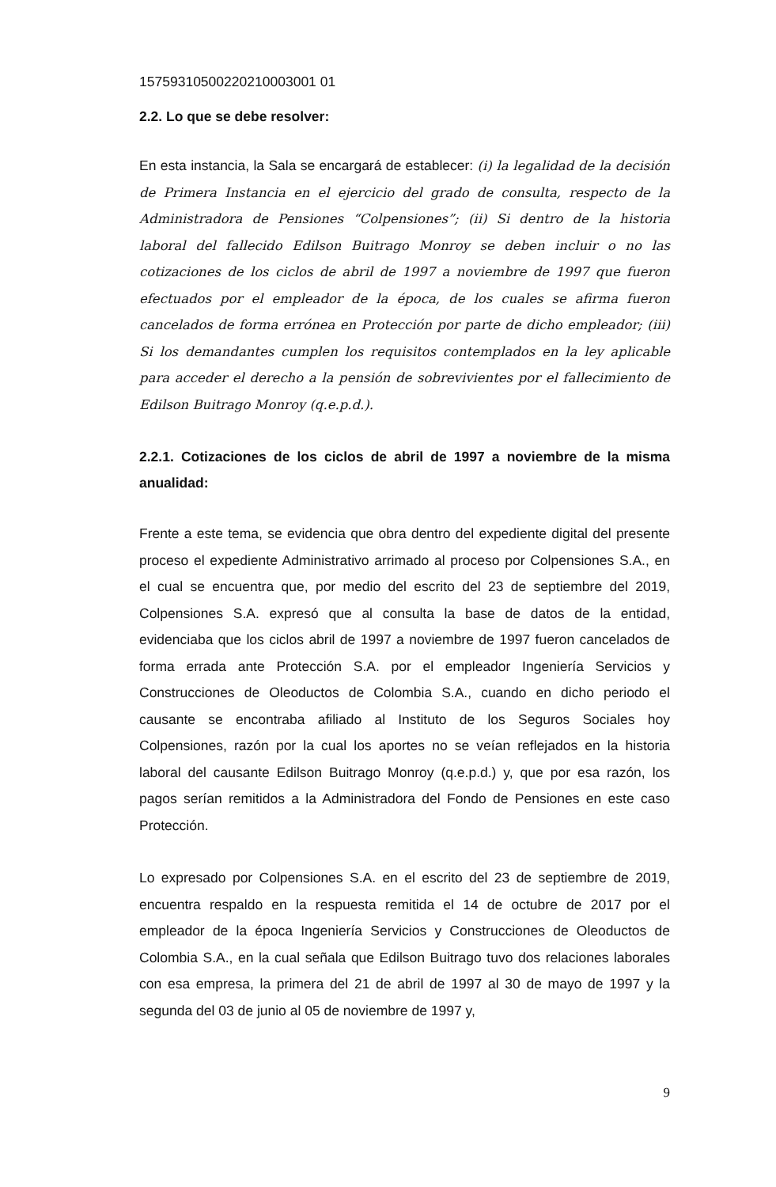15759310500220210003001 01
2.2. Lo que se debe resolver:
En esta instancia, la Sala se encargará de establecer: (i) la legalidad de la decisión de Primera Instancia en el ejercicio del grado de consulta, respecto de la Administradora de Pensiones “Colpensiones”; (ii) Si dentro de la historia laboral del fallecido Edilson Buitrago Monroy se deben incluir o no las cotizaciones de los ciclos de abril de 1997 a noviembre de 1997 que fueron efectuados por el empleador de la época, de los cuales se afirma fueron cancelados de forma errónea en Protección por parte de dicho empleador; (iii) Si los demandantes cumplen los requisitos contemplados en la ley aplicable para acceder el derecho a la pensión de sobrevivientes por el fallecimiento de Edilson Buitrago Monroy (q.e.p.d.).
2.2.1. Cotizaciones de los ciclos de abril de 1997 a noviembre de la misma anualidad:
Frente a este tema, se evidencia que obra dentro del expediente digital del presente proceso el expediente Administrativo arrimado al proceso por Colpensiones S.A., en el cual se encuentra que, por medio del escrito del 23 de septiembre del 2019, Colpensiones S.A. expresó que al consulta la base de datos de la entidad, evidenciaba que los ciclos abril de 1997 a noviembre de 1997 fueron cancelados de forma errada ante Protección S.A. por el empleador Ingeniería Servicios y Construcciones de Oleoductos de Colombia S.A., cuando en dicho periodo el causante se encontraba afiliado al Instituto de los Seguros Sociales hoy Colpensiones, razón por la cual los aportes no se veían reflejados en la historia laboral del causante Edilson Buitrago Monroy (q.e.p.d.) y, que por esa razón, los pagos serían remitidos a la Administradora del Fondo de Pensiones en este caso Protección.
Lo expresado por Colpensiones S.A. en el escrito del 23 de septiembre de 2019, encuentra respaldo en la respuesta remitida el 14 de octubre de 2017 por el empleador de la época Ingeniería Servicios y Construcciones de Oleoductos de Colombia S.A., en la cual señala que Edilson Buitrago tuvo dos relaciones laborales con esa empresa, la primera del 21 de abril de 1997 al 30 de mayo de 1997 y la segunda del 03 de junio al 05 de noviembre de 1997 y,
9